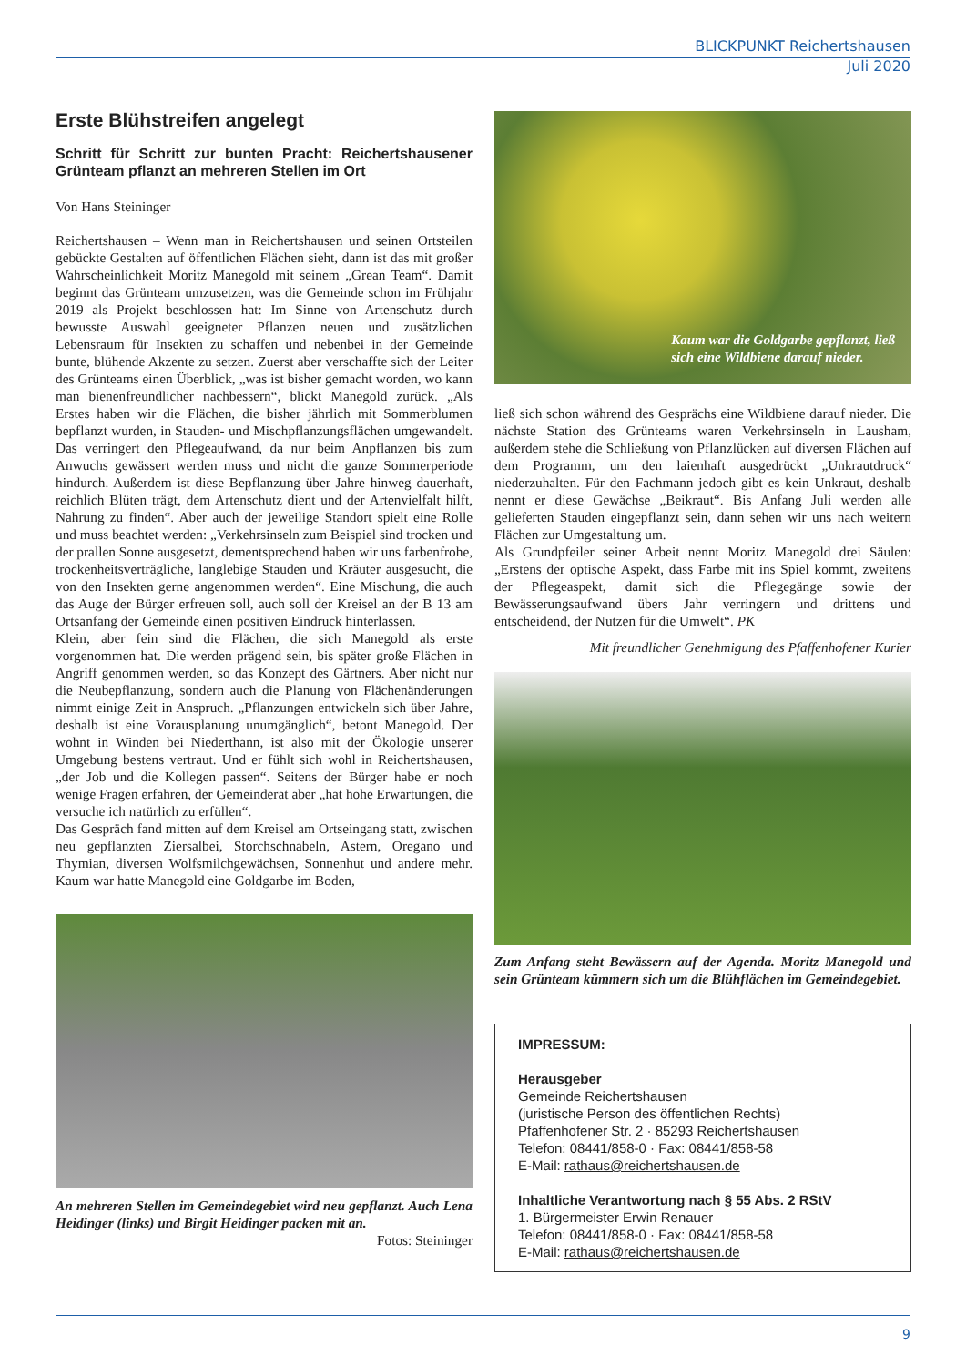BLICKPUNKT Reichertshausen
Juli 2020
Erste Blühstreifen angelegt
Schritt für Schritt zur bunten Pracht: Reichertshausener Grünteam pflanzt an mehreren Stellen im Ort
Von Hans Steininger
Reichertshausen – Wenn man in Reichertshausen und seinen Ortsteilen gebückte Gestalten auf öffentlichen Flächen sieht, dann ist das mit großer Wahrscheinlichkeit Moritz Manegold mit seinem „Grean Team“. Damit beginnt das Grünteam umzusetzen, was die Gemeinde schon im Frühjahr 2019 als Projekt beschlossen hat: Im Sinne von Artenschutz durch bewusste Auswahl geeigneter Pflanzen neuen und zusätzlichen Lebensraum für Insekten zu schaffen und nebenbei in der Gemeinde bunte, blühende Akzente zu setzen. Zuerst aber verschaffte sich der Leiter des Grünteams einen Überblick, „was ist bisher gemacht worden, wo kann man bienenfreundlicher nachbessern“, blickt Manegold zurück. „Als Erstes haben wir die Flächen, die bisher jährlich mit Sommerblumen bepflanzt wurden, in Stauden- und Mischpflanzungsflächen umgewandelt. Das verringert den Pflegeaufwand, da nur beim Anpflanzen bis zum Anwuchs gewässert werden muss und nicht die ganze Sommerperiode hindurch. Außerdem ist diese Bepflanzung über Jahre hinweg dauerhaft, reichlich Blüten trägt, dem Artenschutz dient und der Artenvielfalt hilft, Nahrung zu finden“. Aber auch der jeweilige Standort spielt eine Rolle und muss beachtet werden: „Verkehrsinseln zum Beispiel sind trocken und der prallen Sonne ausgesetzt, dementsprechend haben wir uns farbenfrohe, trockenheitsverträgliche, langlebige Stauden und Kräuter ausgesucht, die von den Insekten gerne angenommen werden“. Eine Mischung, die auch das Auge der Bürger erfreuen soll, auch soll der Kreisel an der B 13 am Ortsanfang der Gemeinde einen positiven Eindruck hinterlassen.
Klein, aber fein sind die Flächen, die sich Manegold als erste vorgenommen hat. Die werden prägend sein, bis später große Flächen in Angriff genommen werden, so das Konzept des Gärtners. Aber nicht nur die Neubepflanzung, sondern auch die Planung von Flächenänderungen nimmt einige Zeit in Anspruch. „Pflanzungen entwickeln sich über Jahre, deshalb ist eine Vorausplanung unumgänglich“, betont Manegold. Der wohnt in Winden bei Niederthann, ist also mit der Ökologie unserer Umgebung bestens vertraut. Und er fühlt sich wohl in Reichertshausen, „der Job und die Kollegen passen“. Seitens der Bürger habe er noch wenige Fragen erfahren, der Gemeinderat aber „hat hohe Erwartungen, die versuche ich natürlich zu erfüllen“.
Das Gespräch fand mitten auf dem Kreisel am Ortseingang statt, zwischen neu gepflanzten Ziersalbei, Storchschnabeln, Astern, Oregano und Thymian, diversen Wolfsmilchgewächsen, Sonnenhut und andere mehr. Kaum war hatte Manegold eine Goldgarbe im Boden,
An mehreren Stellen im Gemeindegebiet wird neu gepflanzt. Auch Lena Heidinger (links) und Birgit Heidinger packen mit an.
Fotos: Steininger
Kaum war die Goldgarbe gepflanzt, ließ
sich eine Wildbiene darauf nieder.
ließ sich schon während des Gesprächs eine Wildbiene darauf nieder. Die nächste Station des Grünteams waren Verkehrsinseln in Lausham, außerdem stehe die Schließung von Pflanzlücken auf diversen Flächen auf dem Programm, um den laienhaft ausgedrückt „Unkrautdruck“ niederzuhalten. Für den Fachmann jedoch gibt es kein Unkraut, deshalb nennt er diese Gewächse „Beikraut“. Bis Anfang Juli werden alle gelieferten Stauden eingepflanzt sein, dann sehen wir uns nach weitern Flächen zur Umgestaltung um.
Als Grundpfeiler seiner Arbeit nennt Moritz Manegold drei Säulen: „Erstens der optische Aspekt, dass Farbe mit ins Spiel kommt, zweitens der Pflegeaspekt, damit sich die Pflegegänge sowie der Bewässerungsaufwand übers Jahr verringern und drittens und entscheidend, der Nutzen für die Umwelt“. PK
Mit freundlicher Genehmigung des Pfaffenhofener Kurier
Zum Anfang steht Bewässern auf der Agenda. Moritz Manegold und sein Grünteam kümmern sich um die Blühflächen im Gemeindegebiet.
IMPRESSUM:
Herausgeber
Gemeinde Reichertshausen
(juristische Person des öffentlichen Rechts)
Pfaffenhofener Str. 2 · 85293 Reichertshausen
Telefon: 08441/858-0 · Fax: 08441/858-58
E-Mail: rathaus@reichertshausen.de
Inhaltliche Verantwortung nach § 55 Abs. 2 RStV
1. Bürgermeister Erwin Renauer
Telefon: 08441/858-0 · Fax: 08441/858-58
E-Mail: rathaus@reichertshausen.de
9